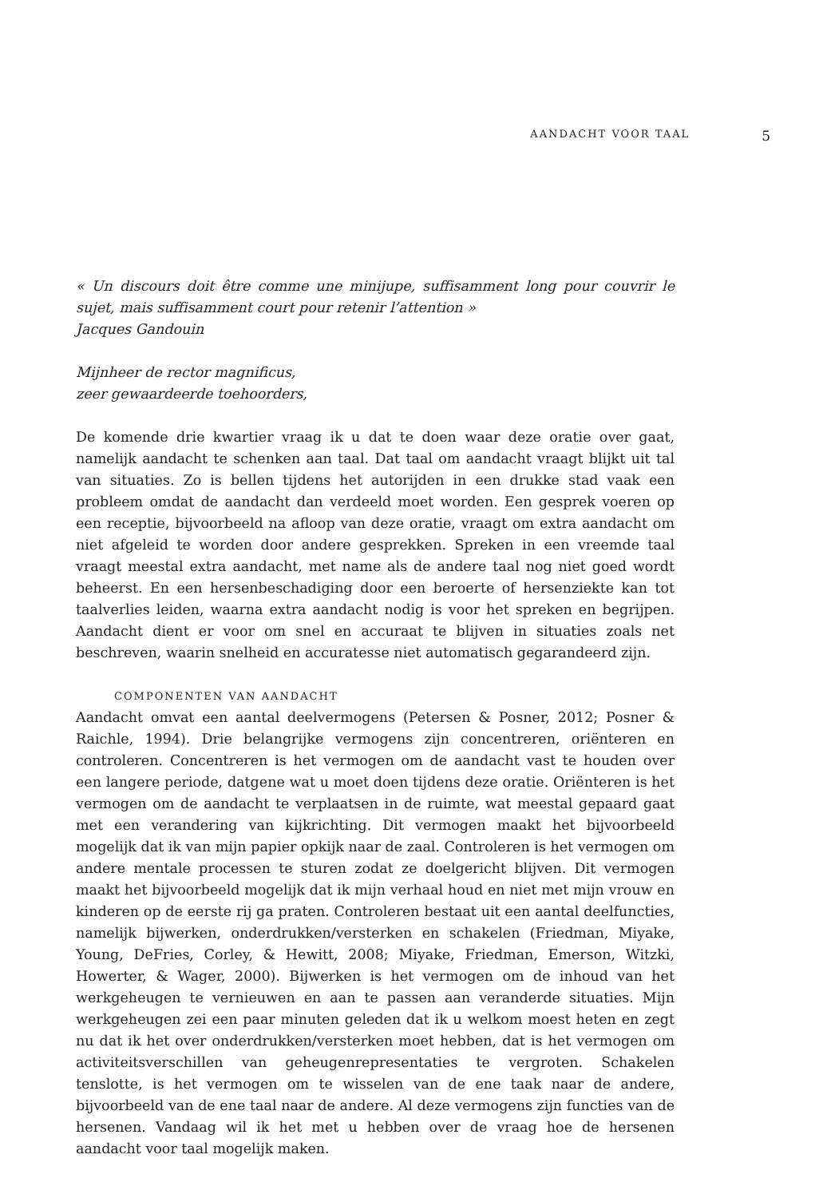AANDACHT VOOR TAAL 5
« Un discours doit être comme une minijupe, suffisamment long pour couvrir le sujet, mais suffisamment court pour retenir l’attention »
Jacques Gandouin
Mijnheer de rector magnificus,
zeer gewaardeerde toehoorders,
De komende drie kwartier vraag ik u dat te doen waar deze oratie over gaat, namelijk aandacht te schenken aan taal. Dat taal om aandacht vraagt blijkt uit tal van situaties. Zo is bellen tijdens het autorijden in een drukke stad vaak een probleem omdat de aandacht dan verdeeld moet worden. Een gesprek voeren op een receptie, bijvoorbeeld na afloop van deze oratie, vraagt om extra aandacht om niet afgeleid te worden door andere gesprekken. Spreken in een vreemde taal vraagt meestal extra aandacht, met name als de andere taal nog niet goed wordt beheerst. En een hersenbeschadiging door een beroerte of hersenziekte kan tot taalverlies leiden, waarna extra aandacht nodig is voor het spreken en begrijpen. Aandacht dient er voor om snel en accuraat te blijven in situaties zoals net beschreven, waarin snelheid en accuratesse niet automatisch gegarandeerd zijn.
COMPONENTEN VAN AANDACHT
Aandacht omvat een aantal deelvermogens (Petersen & Posner, 2012; Posner & Raichle, 1994). Drie belangrijke vermogens zijn concentreren, oriënteren en controleren. Concentreren is het vermogen om de aandacht vast te houden over een langere periode, datgene wat u moet doen tijdens deze oratie. Oriënteren is het vermogen om de aandacht te verplaatsen in de ruimte, wat meestal gepaard gaat met een verandering van kijkrichting. Dit vermogen maakt het bijvoorbeeld mogelijk dat ik van mijn papier opkijk naar de zaal. Controleren is het vermogen om andere mentale processen te sturen zodat ze doelgericht blijven. Dit vermogen maakt het bijvoorbeeld mogelijk dat ik mijn verhaal houd en niet met mijn vrouw en kinderen op de eerste rij ga praten. Controleren bestaat uit een aantal deelfuncties, namelijk bijwerken, onderdrukken/versterken en schakelen (Friedman, Miyake, Young, DeFries, Corley, & Hewitt, 2008; Miyake, Friedman, Emerson, Witzki, Howerter, & Wager, 2000). Bijwerken is het vermogen om de inhoud van het werkgeheugen te vernieuwen en aan te passen aan veranderde situaties. Mijn werkgeheugen zei een paar minuten geleden dat ik u welkom moest heten en zegt nu dat ik het over onderdrukken/versterken moet hebben, dat is het vermogen om activiteitsverschillen van geheugenrepresentaties te vergroten. Schakelen tenslotte, is het vermogen om te wisselen van de ene taak naar de andere, bijvoorbeeld van de ene taal naar de andere. Al deze vermogens zijn functies van de hersenen. Vandaag wil ik het met u hebben over de vraag hoe de hersenen aandacht voor taal mogelijk maken.